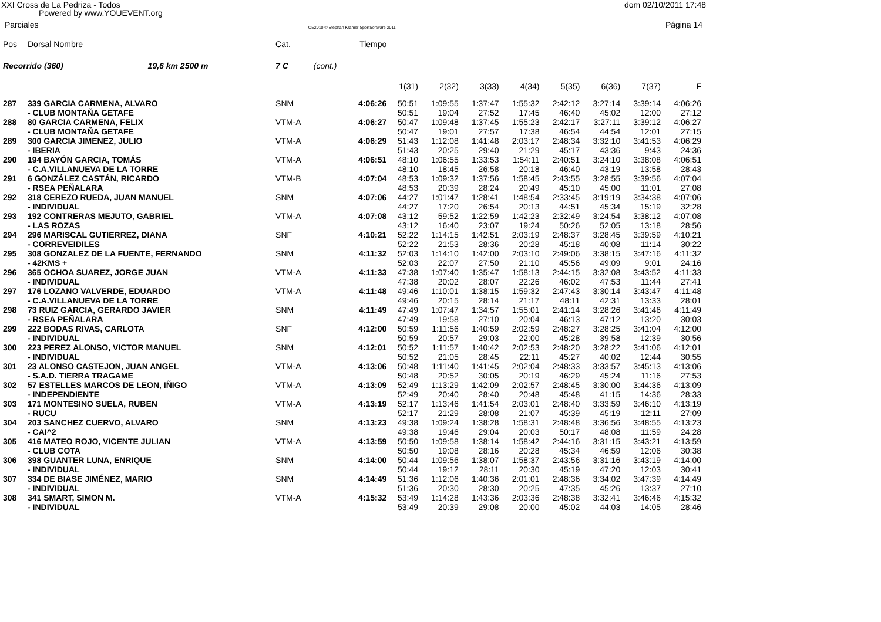XXI Cross de La Pedriza - Todos dom 02/10/2011 17:48
Powered by www.YOUEVENT.org
Parciales OE2010 © Stephan Krämer SportSoftware 2011 Página 14
| Pos | Dorsal Nombre | Cat. | | Tiempo | | | | | | | | |
| Recorrido (360) 19,6 km 2500 m | | 7 C | (cont.) | | | | | | | | | |
| | | | | | 1(31) | 2(32) | 3(33) | 4(34) | 5(35) | 6(36) | 7(37) | F |
| 287 | 339 GARCIA CARMENA, ALVARO | SNM | | 4:06:26 | 50:51 | 1:09:55 | 1:37:47 | 1:55:32 | 2:42:12 | 3:27:14 | 3:39:14 | 4:06:26 |
| | - CLUB MONTAÑA GETAFE | | | | 50:51 | 19:04 | 27:52 | 17:45 | 46:40 | 45:02 | 12:00 | 27:12 |
| 288 | 80 GARCIA CARMENA, FELIX | VTM-A | | 4:06:27 | 50:47 | 1:09:48 | 1:37:45 | 1:55:23 | 2:42:17 | 3:27:11 | 3:39:12 | 4:06:27 |
| | - CLUB MONTAÑA GETAFE | | | | 50:47 | 19:01 | 27:57 | 17:38 | 46:54 | 44:54 | 12:01 | 27:15 |
| 289 | 300 GARCIA JIMENEZ, JULIO | VTM-A | | 4:06:29 | 51:43 | 1:12:08 | 1:41:48 | 2:03:17 | 2:48:34 | 3:32:10 | 3:41:53 | 4:06:29 |
| | - IBERIA | | | | 51:43 | 20:25 | 29:40 | 21:29 | 45:17 | 43:36 | 9:43 | 24:36 |
| 290 | 194 BAYÓN GARCIA, TOMÁS | VTM-A | | 4:06:51 | 48:10 | 1:06:55 | 1:33:53 | 1:54:11 | 2:40:51 | 3:24:10 | 3:38:08 | 4:06:51 |
| | - C.A.VILLANUEVA DE LA TORRE | | | | 48:10 | 18:45 | 26:58 | 20:18 | 46:40 | 43:19 | 13:58 | 28:43 |
| 291 | 6 GONZÁLEZ CASTÁN, RICARDO | VTM-B | | 4:07:04 | 48:53 | 1:09:32 | 1:37:56 | 1:58:45 | 2:43:55 | 3:28:55 | 3:39:56 | 4:07:04 |
| | - RSEA PEÑALARA | | | | 48:53 | 20:39 | 28:24 | 20:49 | 45:10 | 45:00 | 11:01 | 27:08 |
| 292 | 318 CEREZO RUEDA, JUAN MANUEL | SNM | | 4:07:06 | 44:27 | 1:01:47 | 1:28:41 | 1:48:54 | 2:33:45 | 3:19:19 | 3:34:38 | 4:07:06 |
| | - INDIVIDUAL | | | | 44:27 | 17:20 | 26:54 | 20:13 | 44:51 | 45:34 | 15:19 | 32:28 |
| 293 | 192 CONTRERAS MEJUTO, GABRIEL | VTM-A | | 4:07:08 | 43:12 | 59:52 | 1:22:59 | 1:42:23 | 2:32:49 | 3:24:54 | 3:38:12 | 4:07:08 |
| | - LAS ROZAS | | | | 43:12 | 16:40 | 23:07 | 19:24 | 50:26 | 52:05 | 13:18 | 28:56 |
| 294 | 296 MARISCAL GUTIERREZ, DIANA | SNF | | 4:10:21 | 52:22 | 1:14:15 | 1:42:51 | 2:03:19 | 2:48:37 | 3:28:45 | 3:39:59 | 4:10:21 |
| | - CORREVEIDILES | | | | 52:22 | 21:53 | 28:36 | 20:28 | 45:18 | 40:08 | 11:14 | 30:22 |
| 295 | 308 GONZALEZ DE LA FUENTE, FERNANDO | SNM | | 4:11:32 | 52:03 | 1:14:10 | 1:42:00 | 2:03:10 | 2:49:06 | 3:38:15 | 3:47:16 | 4:11:32 |
| | - 42KMS + | | | | 52:03 | 22:07 | 27:50 | 21:10 | 45:56 | 49:09 | 9:01 | 24:16 |
| 296 | 365 OCHOA SUAREZ, JORGE JUAN | VTM-A | | 4:11:33 | 47:38 | 1:07:40 | 1:35:47 | 1:58:13 | 2:44:15 | 3:32:08 | 3:43:52 | 4:11:33 |
| | - INDIVIDUAL | | | | 47:38 | 20:02 | 28:07 | 22:26 | 46:02 | 47:53 | 11:44 | 27:41 |
| 297 | 176 LOZANO VALVERDE, EDUARDO | VTM-A | | 4:11:48 | 49:46 | 1:10:01 | 1:38:15 | 1:59:32 | 2:47:43 | 3:30:14 | 3:43:47 | 4:11:48 |
| | - C.A.VILLANUEVA DE LA TORRE | | | | 49:46 | 20:15 | 28:14 | 21:17 | 48:11 | 42:31 | 13:33 | 28:01 |
| 298 | 73 RUIZ GARCIA, GERARDO JAVIER | SNM | | 4:11:49 | 47:49 | 1:07:47 | 1:34:57 | 1:55:01 | 2:41:14 | 3:28:26 | 3:41:46 | 4:11:49 |
| | - RSEA PEÑALARA | | | | 47:49 | 19:58 | 27:10 | 20:04 | 46:13 | 47:12 | 13:20 | 30:03 |
| 299 | 222 BODAS RIVAS, CARLOTA | SNF | | 4:12:00 | 50:59 | 1:11:56 | 1:40:59 | 2:02:59 | 2:48:27 | 3:28:25 | 3:41:04 | 4:12:00 |
| | - INDIVIDUAL | | | | 50:59 | 20:57 | 29:03 | 22:00 | 45:28 | 39:58 | 12:39 | 30:56 |
| 300 | 223 PEREZ ALONSO, VICTOR MANUEL | SNM | | 4:12:01 | 50:52 | 1:11:57 | 1:40:42 | 2:02:53 | 2:48:20 | 3:28:22 | 3:41:06 | 4:12:01 |
| | - INDIVIDUAL | | | | 50:52 | 21:05 | 28:45 | 22:11 | 45:27 | 40:02 | 12:44 | 30:55 |
| 301 | 23 ALONSO CASTEJON, JUAN ANGEL | VTM-A | | 4:13:06 | 50:48 | 1:11:40 | 1:41:45 | 2:02:04 | 2:48:33 | 3:33:57 | 3:45:13 | 4:13:06 |
| | - S.A.D. TIERRA TRAGAME | | | | 50:48 | 20:52 | 30:05 | 20:19 | 46:29 | 45:24 | 11:16 | 27:53 |
| 302 | 57 ESTELLES MARCOS DE LEON, IÑIGO | VTM-A | | 4:13:09 | 52:49 | 1:13:29 | 1:42:09 | 2:02:57 | 2:48:45 | 3:30:00 | 3:44:36 | 4:13:09 |
| | - INDEPENDIENTE | | | | 52:49 | 20:40 | 28:40 | 20:48 | 45:48 | 41:15 | 14:36 | 28:33 |
| 303 | 171 MONTESINO SUELA, RUBEN | VTM-A | | 4:13:19 | 52:17 | 1:13:46 | 1:41:54 | 2:03:01 | 2:48:40 | 3:33:59 | 3:46:10 | 4:13:19 |
| | - RUCU | | | | 52:17 | 21:29 | 28:08 | 21:07 | 45:39 | 45:19 | 12:11 | 27:09 |
| 304 | 203 SANCHEZ CUERVO, ALVARO | SNM | | 4:13:23 | 49:38 | 1:09:24 | 1:38:28 | 1:58:31 | 2:48:48 | 3:36:56 | 3:48:55 | 4:13:23 |
| | - CAI^2 | | | | 49:38 | 19:46 | 29:04 | 20:03 | 50:17 | 48:08 | 11:59 | 24:28 |
| 305 | 416 MATEO ROJO, VICENTE JULIAN | VTM-A | | 4:13:59 | 50:50 | 1:09:58 | 1:38:14 | 1:58:42 | 2:44:16 | 3:31:15 | 3:43:21 | 4:13:59 |
| | - CLUB COTA | | | | 50:50 | 19:08 | 28:16 | 20:28 | 45:34 | 46:59 | 12:06 | 30:38 |
| 306 | 398 GUANTER LUNA, ENRIQUE | SNM | | 4:14:00 | 50:44 | 1:09:56 | 1:38:07 | 1:58:37 | 2:43:56 | 3:31:16 | 3:43:19 | 4:14:00 |
| | - INDIVIDUAL | | | | 50:44 | 19:12 | 28:11 | 20:30 | 45:19 | 47:20 | 12:03 | 30:41 |
| 307 | 334 DE BIASE JIMÉNEZ, MARIO | SNM | | 4:14:49 | 51:36 | 1:12:06 | 1:40:36 | 2:01:01 | 2:48:36 | 3:34:02 | 3:47:39 | 4:14:49 |
| | - INDIVIDUAL | | | | 51:36 | 20:30 | 28:30 | 20:25 | 47:35 | 45:26 | 13:37 | 27:10 |
| 308 | 341 SMART, SIMON M. | VTM-A | | 4:15:32 | 53:49 | 1:14:28 | 1:43:36 | 2:03:36 | 2:48:38 | 3:32:41 | 3:46:46 | 4:15:32 |
| | - INDIVIDUAL | | | | 53:49 | 20:39 | 29:08 | 20:00 | 45:02 | 44:03 | 14:05 | 28:46 |